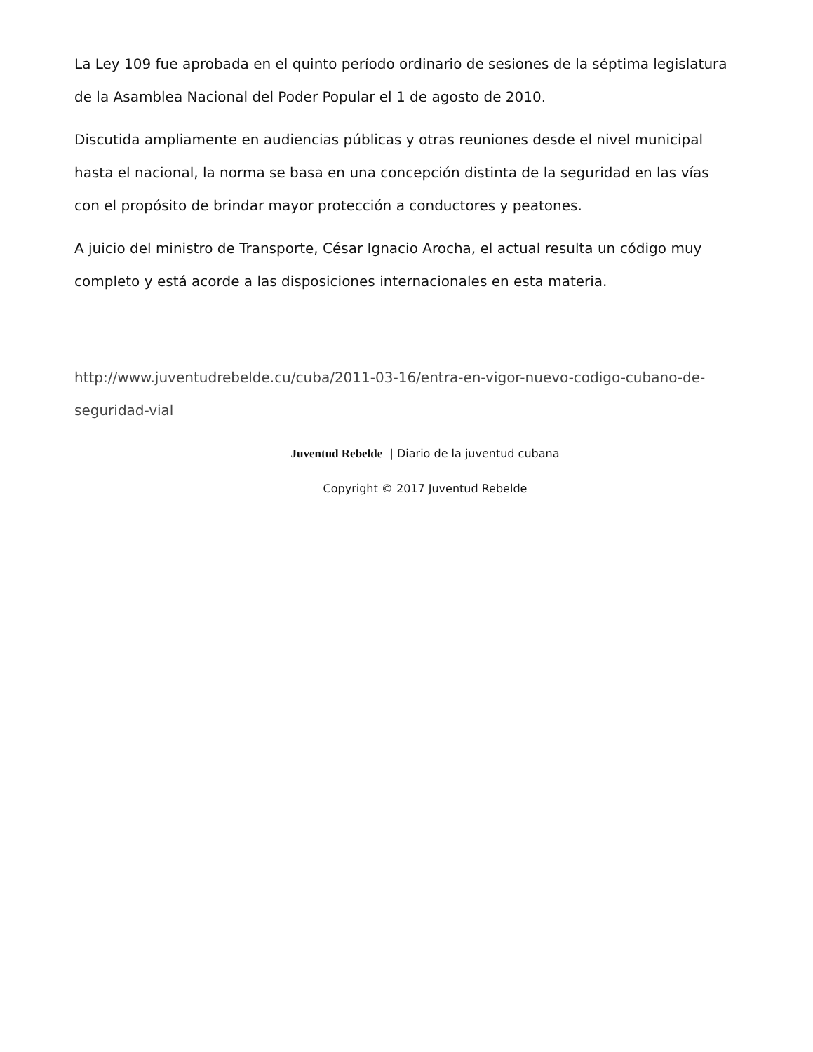La Ley 109 fue aprobada en el quinto período ordinario de sesiones de la séptima legislatura de la Asamblea Nacional del Poder Popular el 1 de agosto de 2010.
Discutida ampliamente en audiencias públicas y otras reuniones desde el nivel municipal hasta el nacional, la norma se basa en una concepción distinta de la seguridad en las vías con el propósito de brindar mayor protección a conductores y peatones.
A juicio del ministro de Transporte, César Ignacio Arocha, el actual resulta un código muy completo y está acorde a las disposiciones internacionales en esta materia.
http://www.juventudrebelde.cu/cuba/2011-03-16/entra-en-vigor-nuevo-codigo-cubano-de-seguridad-vial
Juventud Rebelde | Diario de la juventud cubana
Copyright © 2017 Juventud Rebelde